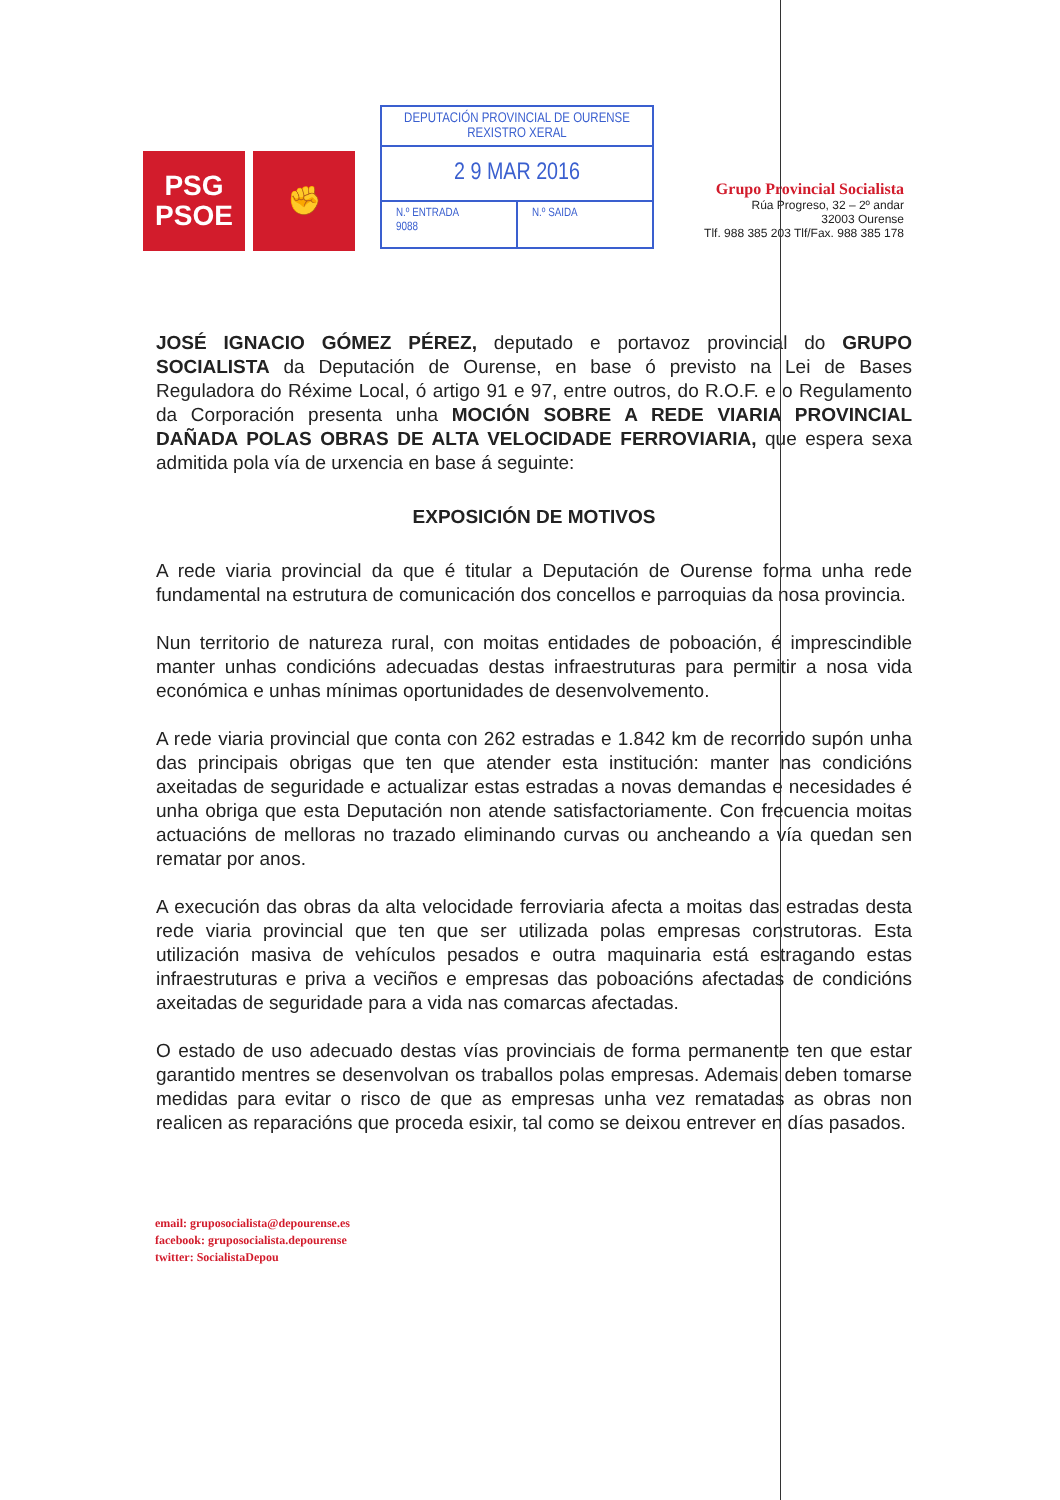PSG
PSOE
✊
DEPUTACIÓN PROVINCIAL DE OURENSE
REXISTRO XERAL
2 9 MAR 2016
N.º ENTRADA
9088
N.º SAIDA
Grupo Provincial Socialista
Rúa Progreso, 32 – 2º andar
32003 Ourense
Tlf. 988 385 203 Tlf/Fax. 988 385 178
JOSÉ IGNACIO GÓMEZ PÉREZ, deputado e portavoz provincial do GRUPO SOCIALISTA da Deputación de Ourense, en base ó previsto na Lei de Bases Reguladora do Réxime Local, ó artigo 91 e 97, entre outros, do R.O.F. e o Regulamento da Corporación presenta unha MOCIÓN SOBRE A REDE VIARIA PROVINCIAL DAÑADA POLAS OBRAS DE ALTA VELOCIDADE FERROVIARIA, que espera sexa admitida pola vía de urxencia en base á seguinte:
EXPOSICIÓN DE MOTIVOS
A rede viaria provincial da que é titular a Deputación de Ourense forma unha rede fundamental na estrutura de comunicación dos concellos e parroquias da nosa provincia.
Nun territorio de natureza rural, con moitas entidades de poboación, é imprescindible manter unhas condicións adecuadas destas infraestruturas para permitir a nosa vida económica e unhas mínimas oportunidades de desenvolvemento.
A rede viaria provincial que conta con 262 estradas e 1.842 km de recorrido supón unha das principais obrigas que ten que atender esta institución: manter nas condicións axeitadas de seguridade e actualizar estas estradas a novas demandas e necesidades é unha obriga que esta Deputación non atende satisfactoriamente. Con frecuencia moitas actuacións de melloras no trazado eliminando curvas ou ancheando a vía quedan sen rematar por anos.
A execución das obras da alta velocidade ferroviaria afecta a moitas das estradas desta rede viaria provincial que ten que ser utilizada polas empresas construtoras. Esta utilización masiva de vehículos pesados e outra maquinaria está estragando estas infraestruturas e priva a veciños e empresas das poboacións afectadas de condicións axeitadas de seguridade para a vida nas comarcas afectadas.
O estado de uso adecuado destas vías provinciais de forma permanente ten que estar garantido mentres se desenvolvan os traballos polas empresas. Ademais deben tomarse medidas para evitar o risco de que as empresas unha vez rematadas as obras non realicen as reparacións que proceda esixir, tal como se deixou entrever en días pasados.
email: gruposocialista@depourense.es
facebook: gruposocialista.depourense
twitter: SocialistaDepou